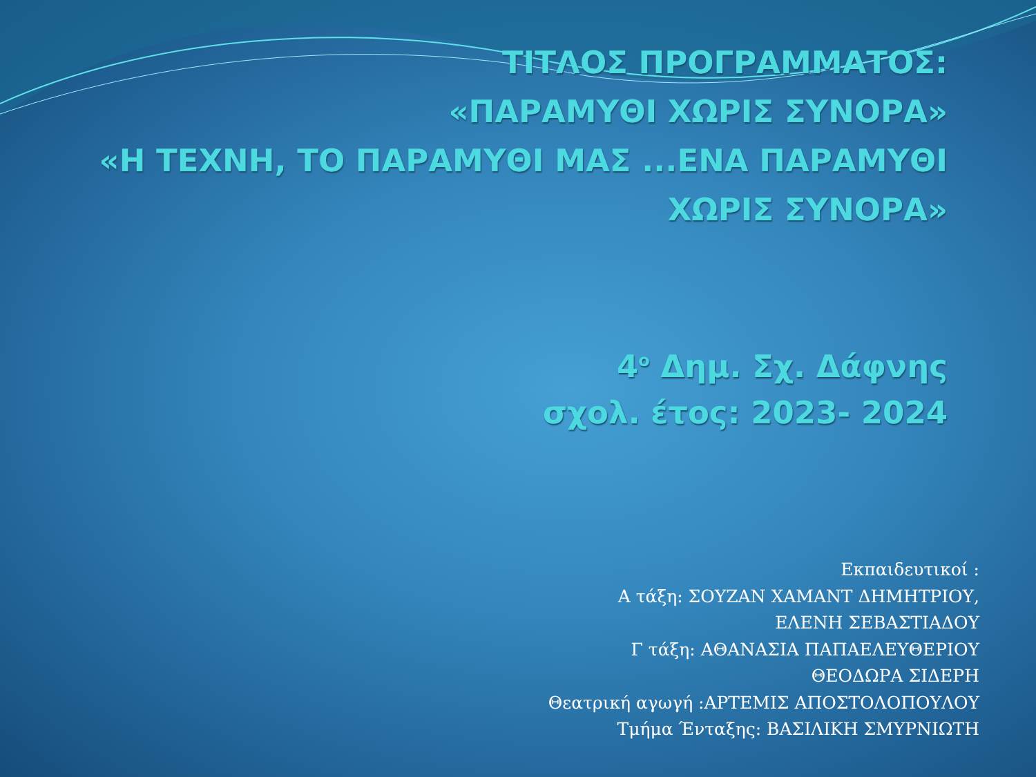ΤΙΤΛΟΣ ΠΡΟΓΡΑΜΜΑΤΟΣ:
«ΠΑΡΑΜΥΘΙ ΧΩΡΙΣ ΣΥΝΟΡΑ»
«Η ΤΕΧΝΗ, ΤΟ ΠΑΡΑΜΥΘΙ ΜΑΣ ...ΕΝΑ ΠΑΡΑΜΥΘΙ
ΧΩΡΙΣ ΣΥΝΟΡΑ»
4<sup>ο</sup> Δημ. Σχ. Δάφνης
σχολ. έτος: 2023- 2024
Εκπαιδευτικοί :
Α τάξη: ΣΟΥΖΑΝ ΧΑΜΑΝΤ ΔΗΜΗΤΡΙΟΥ,
ΕΛΕΝΗ ΣΕΒΑΣΤΙΑΔΟΥ
Γ τάξη: ΑΘΑΝΑΣΙΑ ΠΑΠΑΕΛΕΥΘΕΡΙΟΥ
ΘΕΟΔΩΡΑ ΣΙΔΕΡΗ
Θεατρική αγωγή :ΑΡΤΕΜΙΣ ΑΠΟΣΤΟΛΟΠΟΥΛΟΥ
Τμήμα Ένταξης: ΒΑΣΙΛΙΚΗ ΣΜΥΡΝΙΩΤΗ